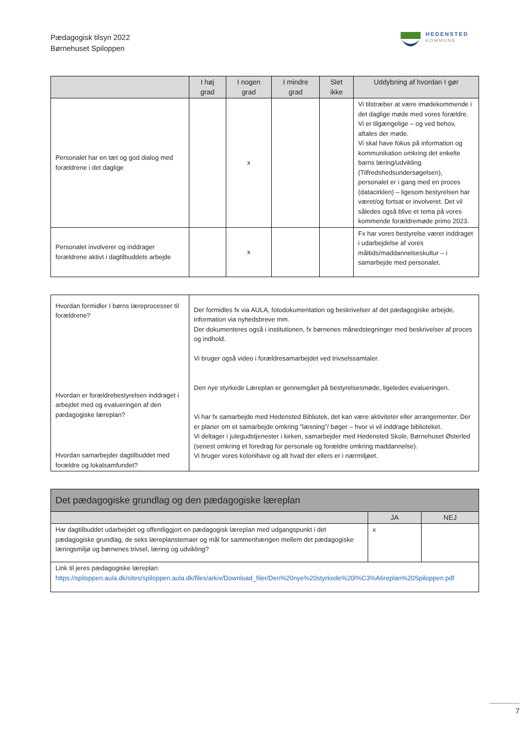Pædagogisk tilsyn 2022
Børnehuset Spiloppen
HEDENSTED
KOMMUNE
| | I høj grad | I nogen grad | I mindre grad | Slet ikke | Uddybning af hvordan I gør |
| --- | --- | --- | --- | --- | --- |
| Personalet har en tæt og god dialog med forældrene i det daglige | | x | | | Vi tilstræber at være imødekommende i det daglige møde med vores forældre. Vi er tilgængelige – og ved behov, aftales der møde. Vi skal have fokus på information og kommunikation omkring det enkelte barns læring/udvikling (Tilfredshedsundersøgelsen), personalet er i gang med en proces (datacirklen) – ligesom bestyrelsen har været/og fortsat er involveret. Det vil således også blive et tema på vores kommende forældremøde primo 2023. |
| Personalet involverer og inddrager forældrene aktivt i dagtilbuddets arbejde | | x | | | Fx har vores bestyrelse været inddraget i udarbejdelse af vores måltids/maddannelseskultur – i samarbejde med personalet. |
| Hvordan formidler I børns læreprocesser til forældrene? Hvordan er forældrebestyrelsen inddraget i arbejdet med og evalueringen af den pædagogiske læreplan? Hvordan samarbejder dagtilbuddet med forældre og lokalsamfundet? | Der formidles fx via AULA, fotodokumentation og beskrivelser af det pædagogiske arbejde, information via nyhedsbreve mm. Der dokumenteres også i institutionen, fx børnenes månedstegninger med beskrivelser af proces og indhold. Vi bruger også video i forældresamarbejdet ved trivselssamtaler. Den nye styrkede Læreplan er gennemgået på bestyrelsesmøde, ligeledes evalueringen. Vi har fx samarbejde med Hedensted Bibliotek, det kan være aktiviteter eller arrangementer. Der er planer om et samarbejde omkring ”læsning”/ bøger – hvor vi vil inddrage biblioteket. Vi deltager i julegudstjenester i kirken, samarbejder med Hedensted Skole, Børnehuset Østerled (senest omkring et foredrag for personale og forældre omkring maddannelse). Vi bruger vores kolonihave og alt hvad der ellers er i nærmiljøet. |
| Det pædagogiske grundlag og den pædagogiske læreplan | | |
| | JA | NEJ |
| Har dagtilbuddet udarbejdet og offentliggjort en pædagogisk læreplan med udgangspunkt i det pædagogiske grundlag, de seks læreplanstemaer og mål for sammenhængen mellem det pædagogiske læringsmiljø og børnenes trivsel, læring og udvikling? | x | |
| Link til jeres pædagogiske læreplan: https://spiloppen.aula.dk/sites/spiloppen.aula.dk/files/arkiv/Download_filer/Den%20nye%20styrkede%20l%C3%A6replan%20Spiloppen.pdf | | |
7